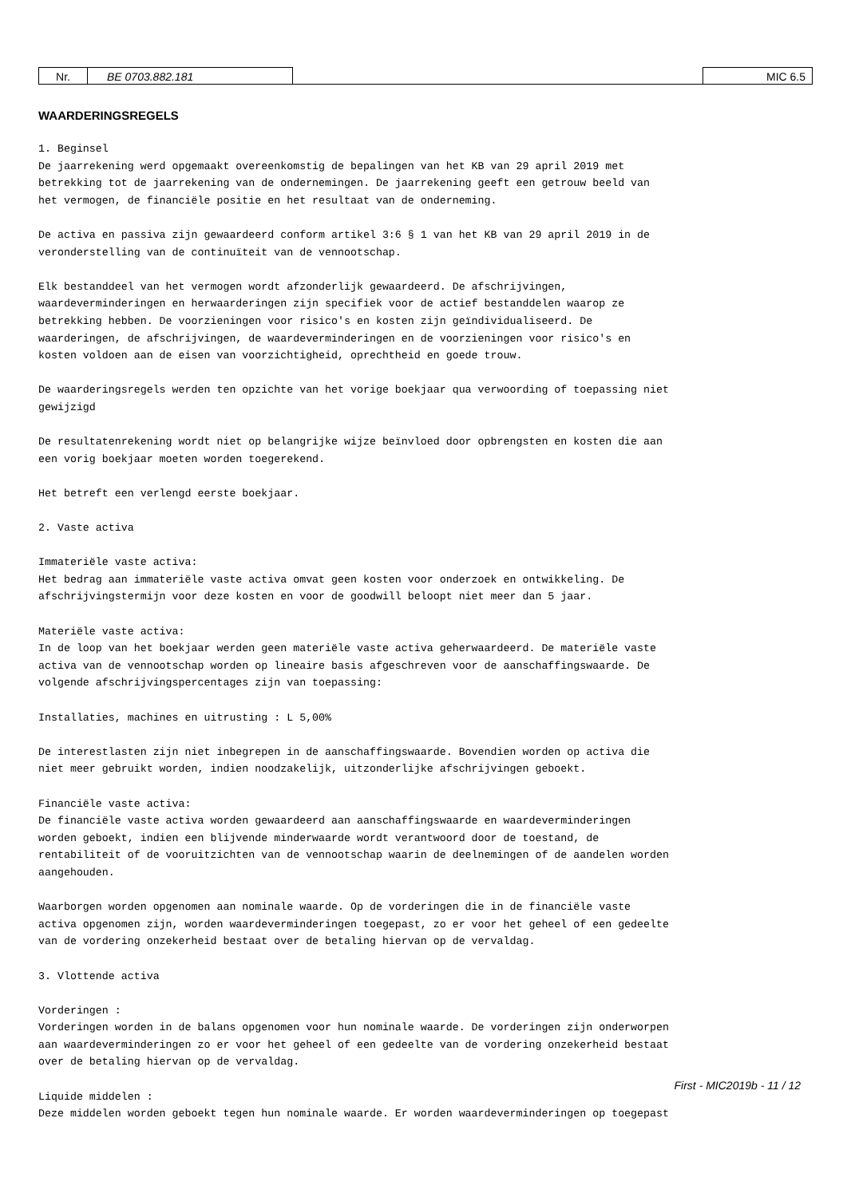Nr. BE 0703.882.181 MIC 6.5
WAARDERINGSREGELS
1. Beginsel De jaarrekening werd opgemaakt overeenkomstig de bepalingen van het KB van 29 april 2019 met betrekking tot de jaarrekening van de ondernemingen. De jaarrekening geeft een getrouw beeld van het vermogen, de financiële positie en het resultaat van de onderneming. De activa en passiva zijn gewaardeerd conform artikel 3:6 § 1 van het KB van 29 april 2019 in de veronderstelling van de continuïteit van de vennootschap. Elk bestanddeel van het vermogen wordt afzonderlijk gewaardeerd. De afschrijvingen, waardeverminderingen en herwaarderingen zijn specifiek voor de actief bestanddelen waarop ze betrekking hebben. De voorzieningen voor risico's en kosten zijn geïndividualiseerd. De waarderingen, de afschrijvingen, de waardeverminderingen en de voorzieningen voor risico's en kosten voldoen aan de eisen van voorzichtigheid, oprechtheid en goede trouw. De waarderingsregels werden ten opzichte van het vorige boekjaar qua verwoording of toepassing niet gewijzigd De resultatenrekening wordt niet op belangrijke wijze beïnvloed door opbrengsten en kosten die aan een vorig boekjaar moeten worden toegerekend. Het betreft een verlengd eerste boekjaar. 2. Vaste activa Immateriële vaste activa: Het bedrag aan immateriële vaste activa omvat geen kosten voor onderzoek en ontwikkeling. De afschrijvingstermijn voor deze kosten en voor de goodwill beloopt niet meer dan 5 jaar. Materiële vaste activa: In de loop van het boekjaar werden geen materiële vaste activa geherwaardeerd. De materiële vaste activa van de vennootschap worden op lineaire basis afgeschreven voor de aanschaffingswaarde. De volgende afschrijvingspercentages zijn van toepassing: Installaties, machines en uitrusting : L 5,00% De interestlasten zijn niet inbegrepen in de aanschaffingswaarde. Bovendien worden op activa die niet meer gebruikt worden, indien noodzakelijk, uitzonderlijke afschrijvingen geboekt. Financiële vaste activa: De financiële vaste activa worden gewaardeerd aan aanschaffingswaarde en waardeverminderingen worden geboekt, indien een blijvende minderwaarde wordt verantwoord door de toestand, de rentabiliteit of de vooruitzichten van de vennootschap waarin de deelnemingen of de aandelen worden aangehouden. Waarborgen worden opgenomen aan nominale waarde. Op de vorderingen die in de financiële vaste activa opgenomen zijn, worden waardeverminderingen toegepast, zo er voor het geheel of een gedeelte van de vordering onzekerheid bestaat over de betaling hiervan op de vervaldag. 3. Vlottende activa Vorderingen : Vorderingen worden in de balans opgenomen voor hun nominale waarde. De vorderingen zijn onderworpen aan waardeverminderingen zo er voor het geheel of een gedeelte van de vordering onzekerheid bestaat over de betaling hiervan op de vervaldag. Liquide middelen : Deze middelen worden geboekt tegen hun nominale waarde. Er worden waardeverminderingen op toegepast
First - MIC2019b - 11 / 12